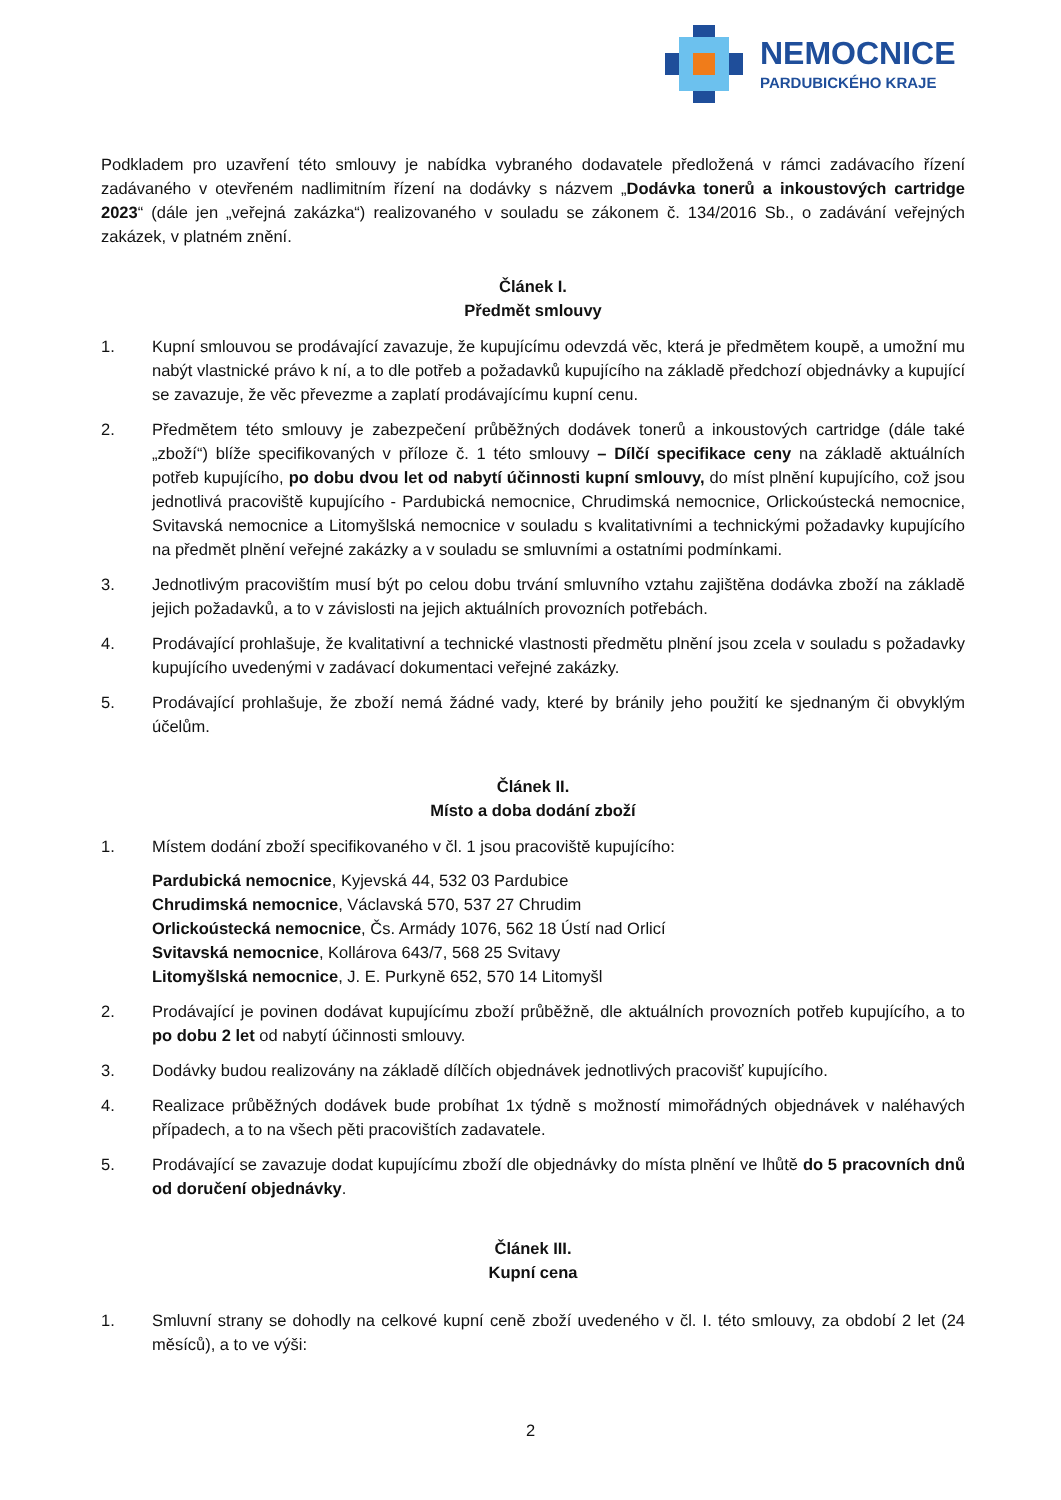NEMOCNICE
PARDUBICKÉHO KRAJE
Podkladem pro uzavření této smlouvy je nabídka vybraného dodavatele předložená v rámci zadávacího řízení zadávaného v otevřeném nadlimitním řízení na dodávky s názvem „Dodávka tonerů a inkoustových cartridge 2023“ (dále jen „veřejná zakázka“) realizovaného v souladu se zákonem č. 134/2016 Sb., o zadávání veřejných zakázek, v platném znění.
Článek I.
Předmět smlouvy
1. Kupní smlouvou se prodávající zavazuje, že kupujícímu odevzdá věc, která je předmětem koupě, a umožní mu nabýt vlastnické právo k ní, a to dle potřeb a požadavků kupujícího na základě předchozí objednávky a kupující se zavazuje, že věc převezme a zaplatí prodávajícímu kupní cenu.
2. Předmětem této smlouvy je zabezpečení průběžných dodávek tonerů a inkoustových cartridge (dále také „zboží“) blíže specifikovaných v příloze č. 1 této smlouvy – Dílčí specifikace ceny na základě aktuálních potřeb kupujícího, po dobu dvou let od nabytí účinnosti kupní smlouvy, do míst plnění kupujícího, což jsou jednotlivá pracoviště kupujícího - Pardubická nemocnice, Chrudimská nemocnice, Orlickoústecká nemocnice, Svitavská nemocnice a Litomyšlská nemocnice v souladu s kvalitativními a technickými požadavky kupujícího na předmět plnění veřejné zakázky a v souladu se smluvními a ostatními podmínkami.
3. Jednotlivým pracovištím musí být po celou dobu trvání smluvního vztahu zajištěna dodávka zboží na základě jejich požadavků, a to v závislosti na jejich aktuálních provozních potřebách.
4. Prodávající prohlašuje, že kvalitativní a technické vlastnosti předmětu plnění jsou zcela v souladu s požadavky kupujícího uvedenými v zadávací dokumentaci veřejné zakázky.
5. Prodávající prohlašuje, že zboží nemá žádné vady, které by bránily jeho použití ke sjednaným či obvyklým účelům.
Článek II.
Místo a doba dodání zboží
1. Místem dodání zboží specifikovaného v čl. 1 jsou pracoviště kupujícího:
Pardubická nemocnice, Kyjevská 44, 532 03 Pardubice
Chrudimská nemocnice, Václavská 570, 537 27 Chrudim
Orlickoústecká nemocnice, Čs. Armády 1076, 562 18 Ústí nad Orlicí
Svitavská nemocnice, Kollárova 643/7, 568 25 Svitavy
Litomyšlská nemocnice, J. E. Purkyně 652, 570 14 Litomyšl
2. Prodávající je povinen dodávat kupujícímu zboží průběžně, dle aktuálních provozních potřeb kupujícího, a to po dobu 2 let od nabytí účinnosti smlouvy.
3. Dodávky budou realizovány na základě dílčích objednávek jednotlivých pracovišť kupujícího.
4. Realizace průběžných dodávek bude probíhat 1x týdně s možností mimořádných objednávek v naléhavých případech, a to na všech pěti pracovištích zadavatele.
5. Prodávající se zavazuje dodat kupujícímu zboží dle objednávky do místa plnění ve lhůtě do 5 pracovních dnů od doručení objednávky.
Článek III.
Kupní cena
1. Smluvní strany se dohodly na celkové kupní ceně zboží uvedeného v čl. I. této smlouvy, za období 2 let (24 měsíců), a to ve výši:
2